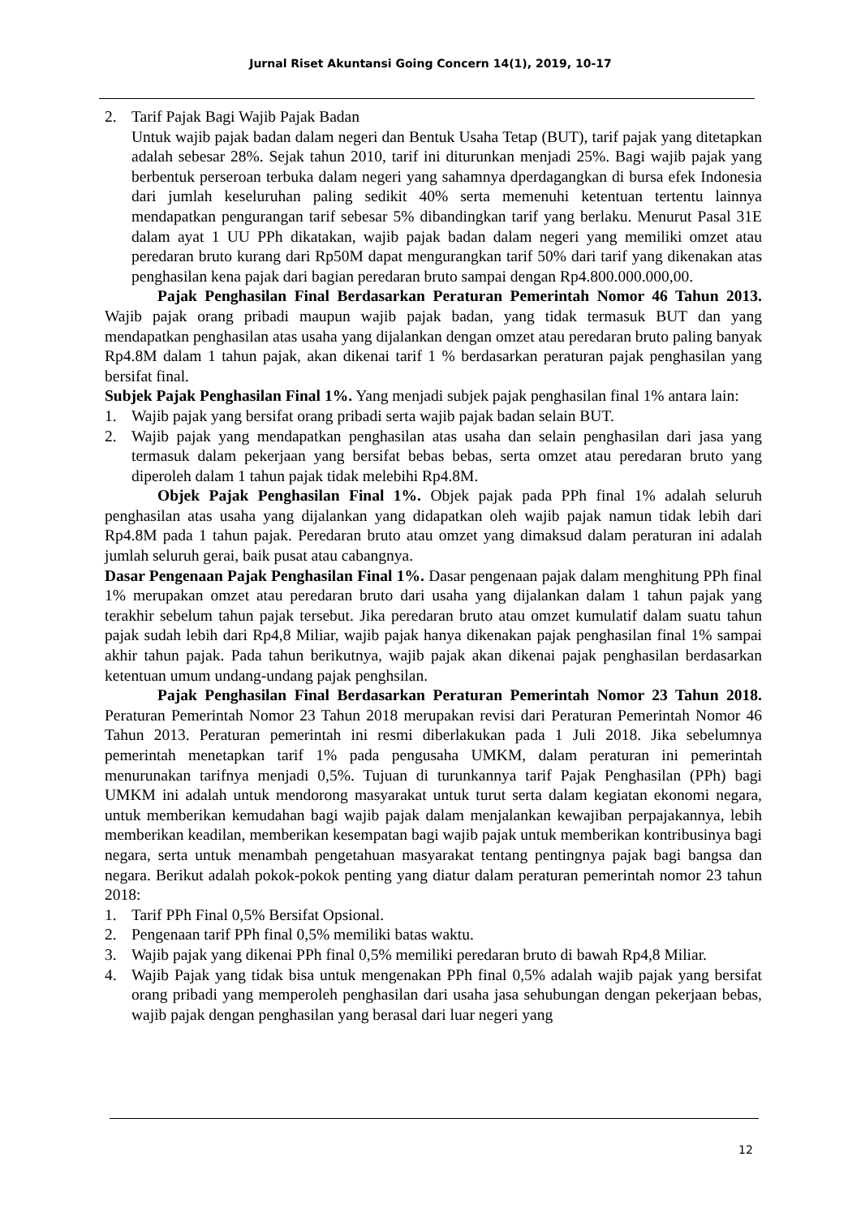Jurnal Riset Akuntansi Going Concern 14(1), 2019, 10-17
2. Tarif Pajak Bagi Wajib Pajak Badan
Untuk wajib pajak badan dalam negeri dan Bentuk Usaha Tetap (BUT), tarif pajak yang ditetapkan adalah sebesar 28%. Sejak tahun 2010, tarif ini diturunkan menjadi 25%. Bagi wajib pajak yang berbentuk perseroan terbuka dalam negeri yang sahamnya dperdagangkan di bursa efek Indonesia dari jumlah keseluruhan paling sedikit 40% serta memenuhi ketentuan tertentu lainnya mendapatkan pengurangan tarif sebesar 5% dibandingkan tarif yang berlaku. Menurut Pasal 31E dalam ayat 1 UU PPh dikatakan, wajib pajak badan dalam negeri yang memiliki omzet atau peredaran bruto kurang dari Rp50M dapat mengurangkan tarif 50% dari tarif yang dikenakan atas penghasilan kena pajak dari bagian peredaran bruto sampai dengan Rp4.800.000.000,00.
Pajak Penghasilan Final Berdasarkan Peraturan Pemerintah Nomor 46 Tahun 2013. Wajib pajak orang pribadi maupun wajib pajak badan, yang tidak termasuk BUT dan yang mendapatkan penghasilan atas usaha yang dijalankan dengan omzet atau peredaran bruto paling banyak Rp4.8M dalam 1 tahun pajak, akan dikenai tarif 1 % berdasarkan peraturan pajak penghasilan yang bersifat final.
Subjek Pajak Penghasilan Final 1%. Yang menjadi subjek pajak penghasilan final 1% antara lain:
1. Wajib pajak yang bersifat orang pribadi serta wajib pajak badan selain BUT.
2. Wajib pajak yang mendapatkan penghasilan atas usaha dan selain penghasilan dari jasa yang termasuk dalam pekerjaan yang bersifat bebas bebas, serta omzet atau peredaran bruto yang diperoleh dalam 1 tahun pajak tidak melebihi Rp4.8M.
Objek Pajak Penghasilan Final 1%. Objek pajak pada PPh final 1% adalah seluruh penghasilan atas usaha yang dijalankan yang didapatkan oleh wajib pajak namun tidak lebih dari Rp4.8M pada 1 tahun pajak. Peredaran bruto atau omzet yang dimaksud dalam peraturan ini adalah jumlah seluruh gerai, baik pusat atau cabangnya.
Dasar Pengenaan Pajak Penghasilan Final 1%. Dasar pengenaan pajak dalam menghitung PPh final 1% merupakan omzet atau peredaran bruto dari usaha yang dijalankan dalam 1 tahun pajak yang terakhir sebelum tahun pajak tersebut. Jika peredaran bruto atau omzet kumulatif dalam suatu tahun pajak sudah lebih dari Rp4,8 Miliar, wajib pajak hanya dikenakan pajak penghasilan final 1% sampai akhir tahun pajak. Pada tahun berikutnya, wajib pajak akan dikenai pajak penghasilan berdasarkan ketentuan umum undang-undang pajak penghsilan.
Pajak Penghasilan Final Berdasarkan Peraturan Pemerintah Nomor 23 Tahun 2018. Peraturan Pemerintah Nomor 23 Tahun 2018 merupakan revisi dari Peraturan Pemerintah Nomor 46 Tahun 2013. Peraturan pemerintah ini resmi diberlakukan pada 1 Juli 2018. Jika sebelumnya pemerintah menetapkan tarif 1% pada pengusaha UMKM, dalam peraturan ini pemerintah menurunakan tarifnya menjadi 0,5%. Tujuan di turunkannya tarif Pajak Penghasilan (PPh) bagi UMKM ini adalah untuk mendorong masyarakat untuk turut serta dalam kegiatan ekonomi negara, untuk memberikan kemudahan bagi wajib pajak dalam menjalankan kewajiban perpajakannya, lebih memberikan keadilan, memberikan kesempatan bagi wajib pajak untuk memberikan kontribusinya bagi negara, serta untuk menambah pengetahuan masyarakat tentang pentingnya pajak bagi bangsa dan negara. Berikut adalah pokok-pokok penting yang diatur dalam peraturan pemerintah nomor 23 tahun 2018:
1. Tarif PPh Final 0,5% Bersifat Opsional.
2. Pengenaan tarif PPh final 0,5% memiliki batas waktu.
3. Wajib pajak yang dikenai PPh final 0,5% memiliki peredaran bruto di bawah Rp4,8 Miliar.
4. Wajib Pajak yang tidak bisa untuk mengenakan PPh final 0,5% adalah wajib pajak yang bersifat orang pribadi yang memperoleh penghasilan dari usaha jasa sehubungan dengan pekerjaan bebas, wajib pajak dengan penghasilan yang berasal dari luar negeri yang
12